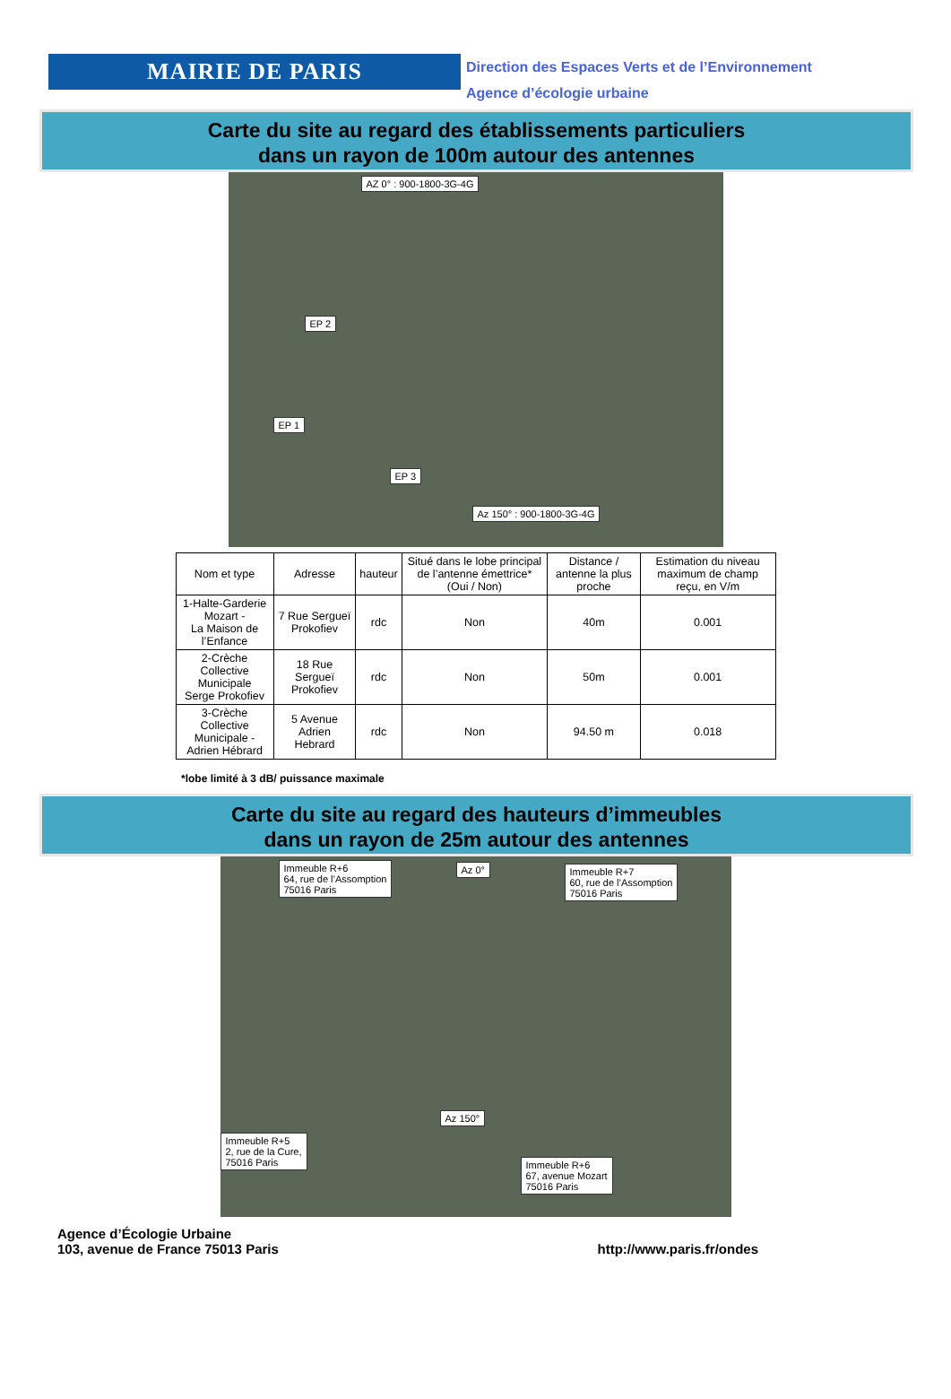MAIRIE DE PARIS
Direction des Espaces Verts et de l’Environnement
Agence d’écologie urbaine
Carte du site au regard des établissements particuliers
dans un rayon de 100m autour des antennes
AZ 0° : 900-1800-3G-4G
EP 2
EP 1
EP 3
Az 150° : 900-1800-3G-4G
| Nom et type | Adresse | hauteur | Situé dans le lobe principal de l’antenne émettrice* (Oui / Non) | Distance / antenne la plus proche | Estimation du niveau maximum de champ reçu, en V/m |
| --- | --- | --- | --- | --- | --- |
| 1-Halte-Garderie Mozart - La Maison de l’Enfance | 7 Rue Sergueï Prokofiev | rdc | Non | 40m | 0.001 |
| 2-Crèche Collective Municipale Serge Prokofiev | 18 Rue Sergueï Prokofiev | rdc | Non | 50m | 0.001 |
| 3-Crèche Collective Municipale - Adrien Hébrard | 5 Avenue Adrien Hebrard | rdc | Non | 94.50 m | 0.018 |
*lobe limité à 3 dB/ puissance maximale
Carte du site au regard des hauteurs d’immeubles
dans un rayon de 25m autour des antennes
Immeuble R+6
64, rue de l’Assomption
75016 Paris
Az 0° Immeuble R+7
60, rue de l’Assomption
75016 Paris
Az 150°
Immeuble R+5
2, rue de la Cure,
75016 Paris Immeuble R+6
67, avenue Mozart
75016 Paris
Agence d’Écologie Urbaine
103, avenue de France 75013 Paris
http://www.paris.fr/ondes